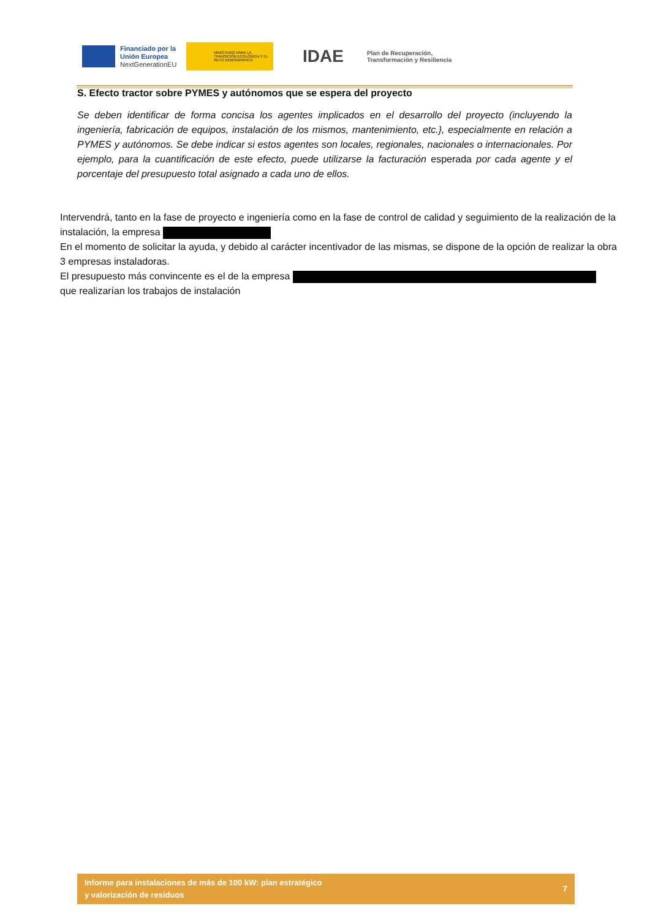Financiado por la Unión Europea
NextGenerationEU
MINISTERIO PARA LA TRANSICIÓN ECOLÓGICA Y EL RETO DEMOGRÁFICO
IDAE
Plan de Recuperación,
Transformación y Resiliencia
S. Efecto tractor sobre PYMES y autónomos que se espera del proyecto
Se deben identificar de forma concisa los agentes implicados en el desarrollo del proyecto (incluyendo la ingeniería, fabricación de equipos, instalación de los mismos, mantenimiento, etc.}, especialmente en relación a PYMES y autónomos. Se debe indicar si estos agentes son locales, regionales, nacionales o internacionales. Por ejemplo, para la cuantificación de este efecto, puede utilizarse la facturación esperada por cada agente y el porcentaje del presupuesto total asignado a cada uno de ellos.
Intervendrá, tanto en la fase de proyecto e ingeniería como en la fase de control de calidad y seguimiento de la realización de la instalación, la empresa
En el momento de solicitar la ayuda, y debido al carácter incentivador de las mismas, se dispone de la opción de realizar la obra 3 empresas instaladoras.
El presupuesto más convincente es el de la empresa
que realizarían los trabajos de instalación
Informe para instalaciones de más de 100 kW: plan estratégico
y valorización de residuos
7